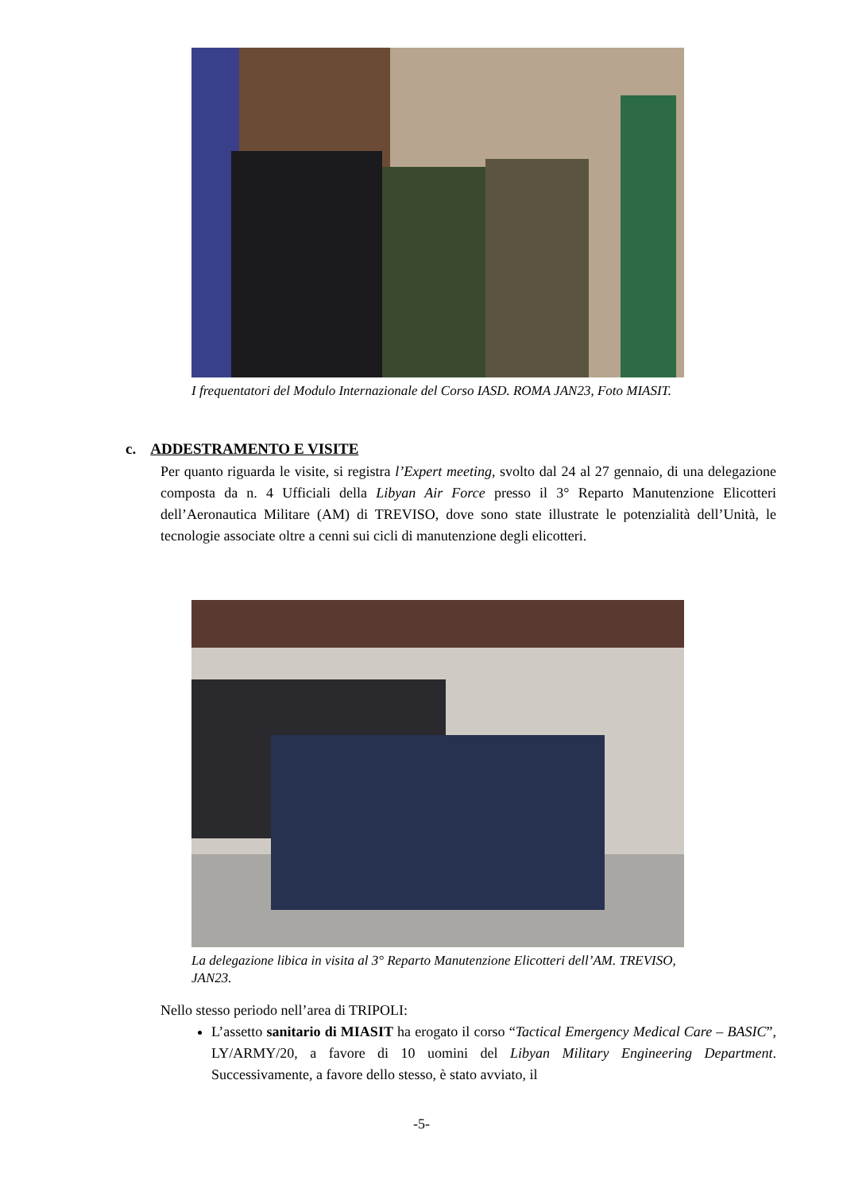I frequentatori del Modulo Internazionale del Corso IASD. ROMA JAN23, Foto MIASIT.
c. ADDESTRAMENTO E VISITE
Per quanto riguarda le visite, si registra l’Expert meeting, svolto dal 24 al 27 gennaio, di una delegazione composta da n. 4 Ufficiali della Libyan Air Force presso il 3° Reparto Manutenzione Elicotteri dell’Aeronautica Militare (AM) di TREVISO, dove sono state illustrate le potenzialità dell’Unità, le tecnologie associate oltre a cenni sui cicli di manutenzione degli elicotteri.
La delegazione libica in visita al 3° Reparto Manutenzione Elicotteri dell’AM. TREVISO, JAN23.
Nello stesso periodo nell’area di TRIPOLI:
L’assetto sanitario di MIASIT ha erogato il corso “Tactical Emergency Medical Care – BASIC”, LY/ARMY/20, a favore di 10 uomini del Libyan Military Engineering Department. Successivamente, a favore dello stesso, è stato avviato, il
-5-